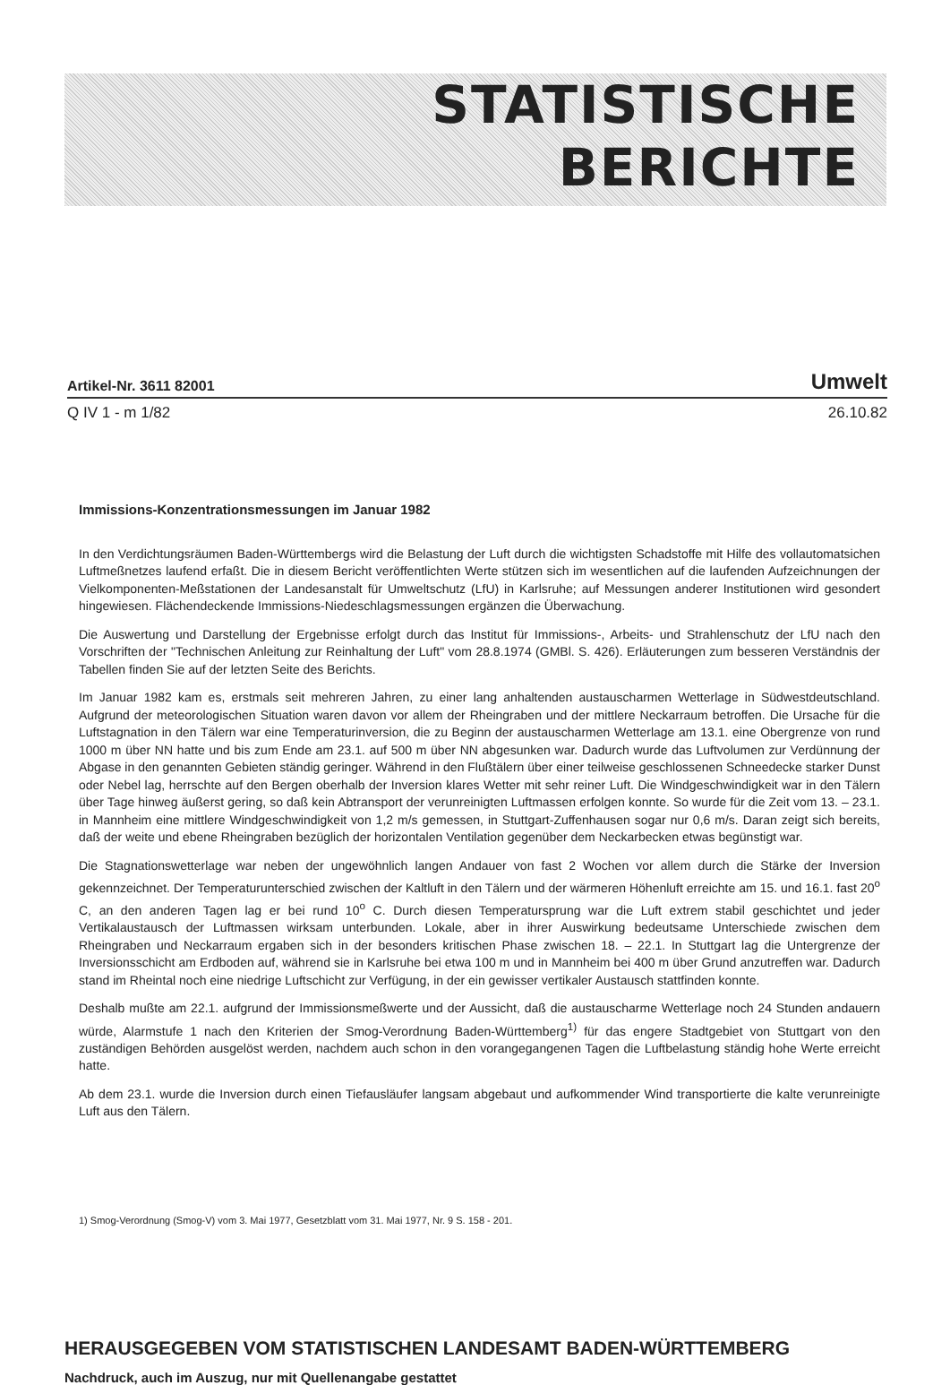STATISTISCHE
BERICHTE
Artikel-Nr. 3611 82001 Umwelt
Q IV 1 - m 1/82 26.10.82
Immissions-Konzentrationsmessungen im Januar 1982
In den Verdichtungsräumen Baden-Württembergs wird die Belastung der Luft durch die wichtigsten Schadstoffe mit Hilfe des vollautomatsichen Luftmeßnetzes laufend erfaßt. Die in diesem Bericht veröffentlichten Werte stützen sich im wesentlichen auf die laufenden Aufzeichnungen der Vielkomponenten-Meßstationen der Landesanstalt für Umweltschutz (LfU) in Karlsruhe; auf Messungen anderer Institutionen wird gesondert hingewiesen. Flächendeckende Immissions-Niedeschlagsmessungen ergänzen die Überwachung.
Die Auswertung und Darstellung der Ergebnisse erfolgt durch das Institut für Immissions-, Arbeits- und Strahlenschutz der LfU nach den Vorschriften der "Technischen Anleitung zur Reinhaltung der Luft" vom 28.8.1974 (GMBl. S. 426). Erläuterungen zum besseren Verständnis der Tabellen finden Sie auf der letzten Seite des Berichts.
Im Januar 1982 kam es, erstmals seit mehreren Jahren, zu einer lang anhaltenden austauscharmen Wetterlage in Südwestdeutschland. Aufgrund der meteorologischen Situation waren davon vor allem der Rheingraben und der mittlere Neckarraum betroffen. Die Ursache für die Luftstagnation in den Tälern war eine Temperaturinversion, die zu Beginn der austauscharmen Wetterlage am 13.1. eine Obergrenze von rund 1000 m über NN hatte und bis zum Ende am 23.1. auf 500 m über NN abgesunken war. Dadurch wurde das Luftvolumen zur Verdünnung der Abgase in den genannten Gebieten ständig geringer. Während in den Flußtälern über einer teilweise geschlossenen Schneedecke starker Dunst oder Nebel lag, herrschte auf den Bergen oberhalb der Inversion klares Wetter mit sehr reiner Luft. Die Windgeschwindigkeit war in den Tälern über Tage hinweg äußerst gering, so daß kein Abtransport der verunreinigten Luftmassen erfolgen konnte. So wurde für die Zeit vom 13. – 23.1. in Mannheim eine mittlere Windgeschwindigkeit von 1,2 m/s gemessen, in Stuttgart-Zuffenhausen sogar nur 0,6 m/s. Daran zeigt sich bereits, daß der weite und ebene Rheingraben bezüglich der horizontalen Ventilation gegenüber dem Neckarbecken etwas begünstigt war.
Die Stagnationswetterlage war neben der ungewöhnlich langen Andauer von fast 2 Wochen vor allem durch die Stärke der Inversion gekennzeichnet. Der Temperaturunterschied zwischen der Kaltluft in den Tälern und der wärmeren Höhenluft erreichte am 15. und 16.1. fast 20<sup>o</sup> C, an den anderen Tagen lag er bei rund 10<sup>o</sup> C. Durch diesen Temperatursprung war die Luft extrem stabil geschichtet und jeder Vertikalaustausch der Luftmassen wirksam unterbunden. Lokale, aber in ihrer Auswirkung bedeutsame Unterschiede zwischen dem Rheingraben und Neckarraum ergaben sich in der besonders kritischen Phase zwischen 18. – 22.1. In Stuttgart lag die Untergrenze der Inversionsschicht am Erdboden auf, während sie in Karlsruhe bei etwa 100 m und in Mannheim bei 400 m über Grund anzutreffen war. Dadurch stand im Rheintal noch eine niedrige Luftschicht zur Verfügung, in der ein gewisser vertikaler Austausch stattfinden konnte.
Deshalb mußte am 22.1. aufgrund der Immissionsmeßwerte und der Aussicht, daß die austauscharme Wetterlage noch 24 Stunden andauern würde, Alarmstufe 1 nach den Kriterien der Smog-Verordnung Baden-Württemberg<sup>1)</sup> für das engere Stadtgebiet von Stuttgart von den zuständigen Behörden ausgelöst werden, nachdem auch schon in den vorangegangenen Tagen die Luftbelastung ständig hohe Werte erreicht hatte.
Ab dem 23.1. wurde die Inversion durch einen Tiefausläufer langsam abgebaut und aufkommender Wind transportierte die kalte verunreinigte Luft aus den Tälern.
1) Smog-Verordnung (Smog-V) vom 3. Mai 1977, Gesetzblatt vom 31. Mai 1977, Nr. 9 S. 158 - 201.
HERAUSGEGEBEN VOM STATISTISCHEN LANDESAMT BADEN-WÜRTTEMBERG
Nachdruck, auch im Auszug, nur mit Quellenangabe gestattet